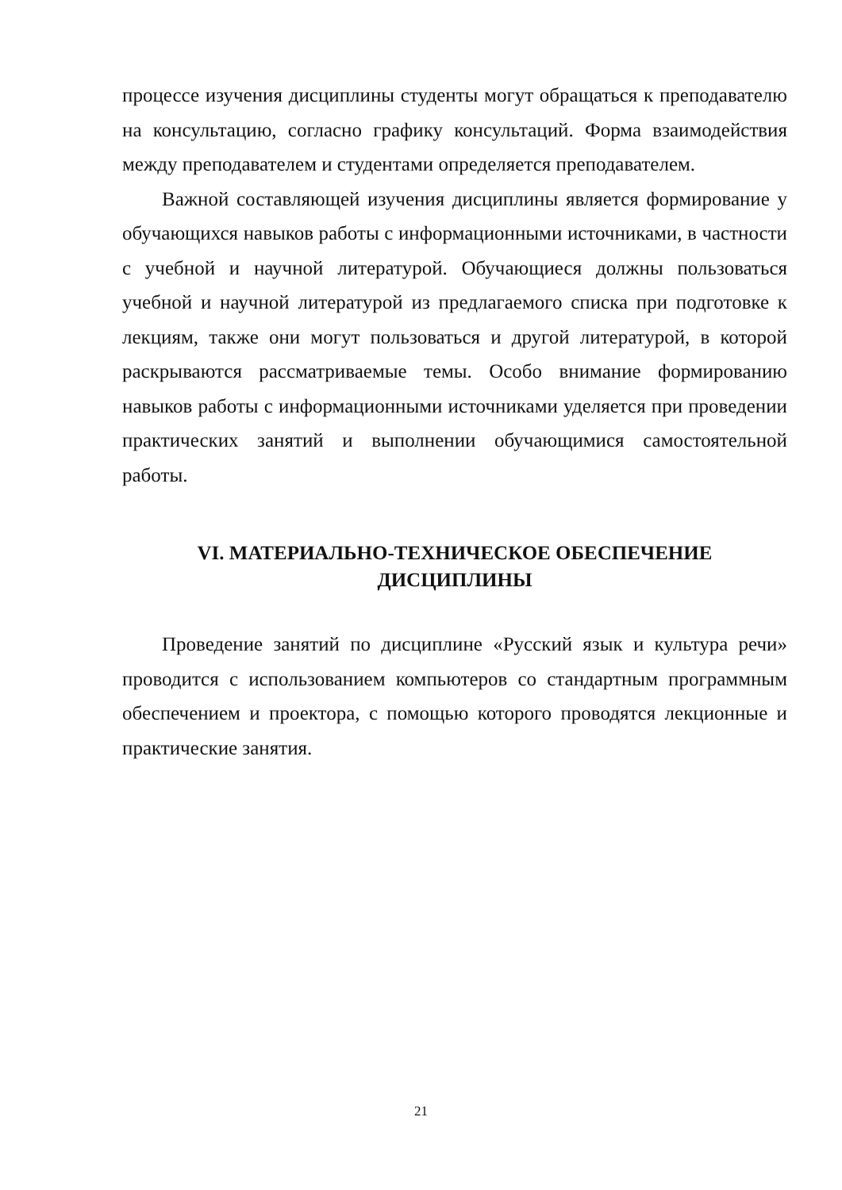процессе изучения дисциплины студенты могут обращаться к преподавателю на консультацию, согласно графику консультаций. Форма взаимодействия между преподавателем и студентами определяется преподавателем.
Важной составляющей изучения дисциплины является формирование у обучающихся навыков работы с информационными источниками, в частности с учебной и научной литературой. Обучающиеся должны пользоваться учебной и научной литературой из предлагаемого списка при подготовке к лекциям, также они могут пользоваться и другой литературой, в которой раскрываются рассматриваемые темы. Особо внимание формированию навыков работы с информационными источниками уделяется при проведении практических занятий и выполнении обучающимися самостоятельной работы.
VI. МАТЕРИАЛЬНО-ТЕХНИЧЕСКОЕ ОБЕСПЕЧЕНИЕ
ДИСЦИПЛИНЫ
Проведение занятий по дисциплине «Русский язык и культура речи» проводится с использованием компьютеров со стандартным программным обеспечением и проектора, с помощью которого проводятся лекционные и практические занятия.
21